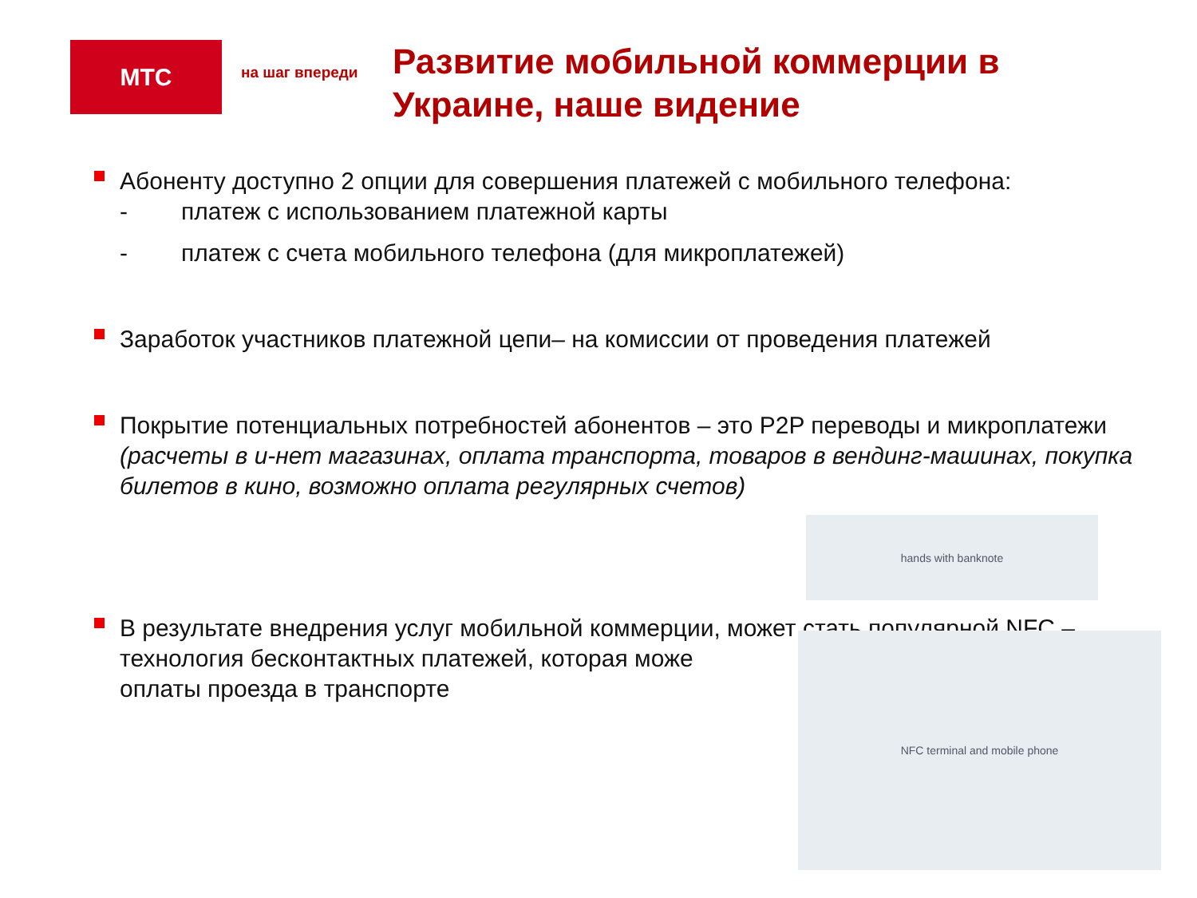МТС
на шаг впереди
Развитие мобильной коммерции в Украине, наше видение
Абоненту доступно 2 опции для совершения платежей с мобильного телефона:
- платеж с использованием платежной карты
- платеж с счета мобильного телефона (для микроплатежей)
Заработок участников платежной цепи– на комиссии от проведения платежей
Покрытие потенциальных потребностей абонентов – это P2P переводы и микроплатежи (расчеты в и-нет магазинах, оплата транспорта, товаров в вендинг-машинах, покупка билетов в кино, возможно оплата регулярных счетов)
В результате внедрения услуг мобильной коммерции, может стать популярной NFC – технология бесконтактных платежей, которая може
оплаты проезда в транспорте
hands with banknote
NFC terminal and mobile phone